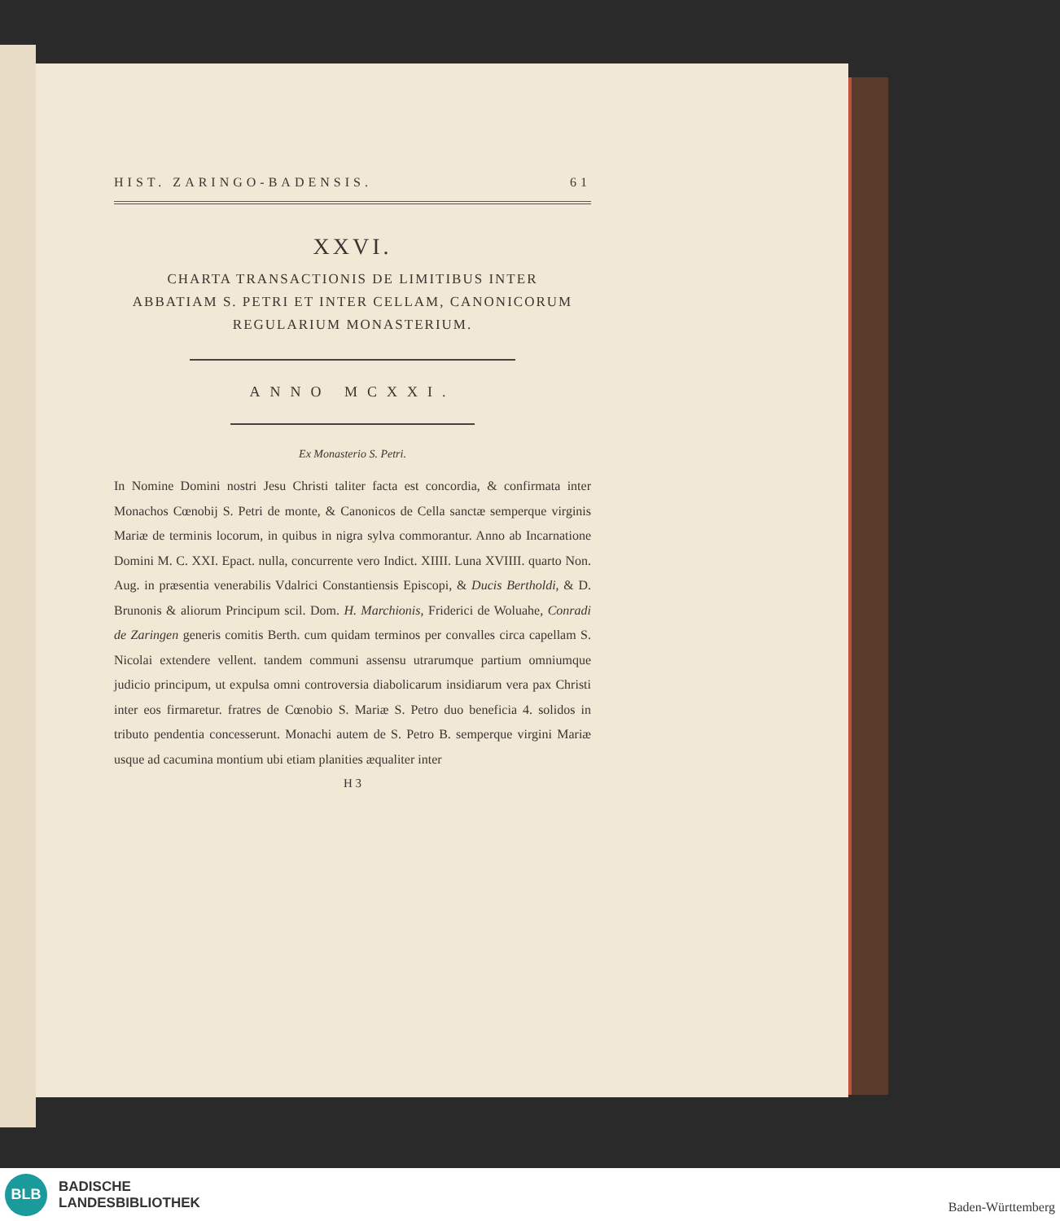HIST. ZARINGO-BADENSIS. 61
XXVI.
CHARTA TRANSACTIONIS DE LIMITIBUS INTER
ABBATIAM S. PETRI ET INTER CELLAM, CANONICORUM
REGULARIUM MONASTERIUM.
ANNO MCXXI.
Ex Monasterio S. Petri.
In Nomine Domini nostri Jesu Christi taliter facta est concordia, & confirmata inter Monachos Cœnobij S. Petri de monte, & Canonicos de Cella sanctæ semperque virginis Mariæ de terminis locorum, in quibus in nigra sylva commorantur. Anno ab Incarnatione Domini M. C. XXI. Epact. nulla, concurrente vero Indict. XIIII. Luna XVIIII. quarto Non. Aug. in præsentia venerabilis Vdalrici Constantiensis Episcopi, & Ducis Bertholdi, & D. Brunonis & aliorum Principum scil. Dom. H. Marchionis, Friderici de Woluahe, Conradi de Zaringen generis comitis Berth. cum quidam terminos per convalles circa capellam S. Nicolai extendere vellent. tandem communi assensu utrarumque partium omniumque judicio principum, ut expulsa omni controversia diabolicarum insidiarum vera pax Christi inter eos firmaretur. fratres de Cœnobio S. Mariæ S. Petro duo beneficia 4. solidos in tributo pendentia concesserunt. Monachi autem de S. Petro B. semperque virgini Mariæ usque ad cacumina montium ubi etiam planities æqualiter inter
H 3
BLB
BADISCHE
LANDESBIBLIOTHEK
Baden-Württemberg